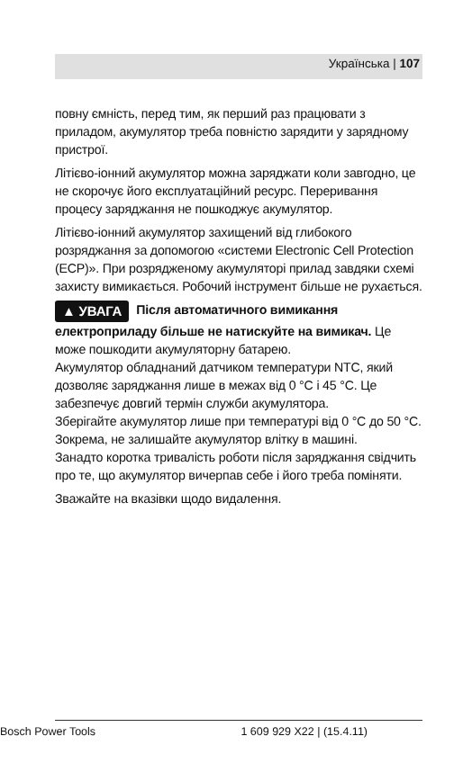Українська | 107
повну ємність, перед тим, як перший раз працювати з приладом, акумулятор треба повністю зарядити у зарядному пристрої.
Літієво-іонний акумулятор можна заряджати коли завгодно, це не скорочує його експлуатаційний ресурс. Переривання процесу заряджання не пошкоджує акумулятор.
Літієво-іонний акумулятор захищений від глибокого розряджання за допомогою «системи Electronic Cell Protection (ECP)». При розрядженому акумуляторі прилад завдяки схемі захисту вимикається. Робочий інструмент більше не рухається.
▲ УВАГА Після автоматичного вимикання електроприладу більше не натискуйте на вимикач. Це може пошкодити акумуляторну батарею.
Акумулятор обладнаний датчиком температури NTC, який дозволяє заряджання лише в межах від 0 °C і 45 °C. Це забезпечує довгий термін служби акумулятора.
Зберігайте акумулятор лише при температурі від 0 °C до 50 °C. Зокрема, не залишайте акумулятор влітку в машині.
Занадто коротка тривалість роботи після заряджання свідчить про те, що акумулятор вичерпав себе і його треба поміняти.
Зважайте на вказівки щодо видалення.
Bosch Power Tools 1 609 929 X22 | (15.4.11)